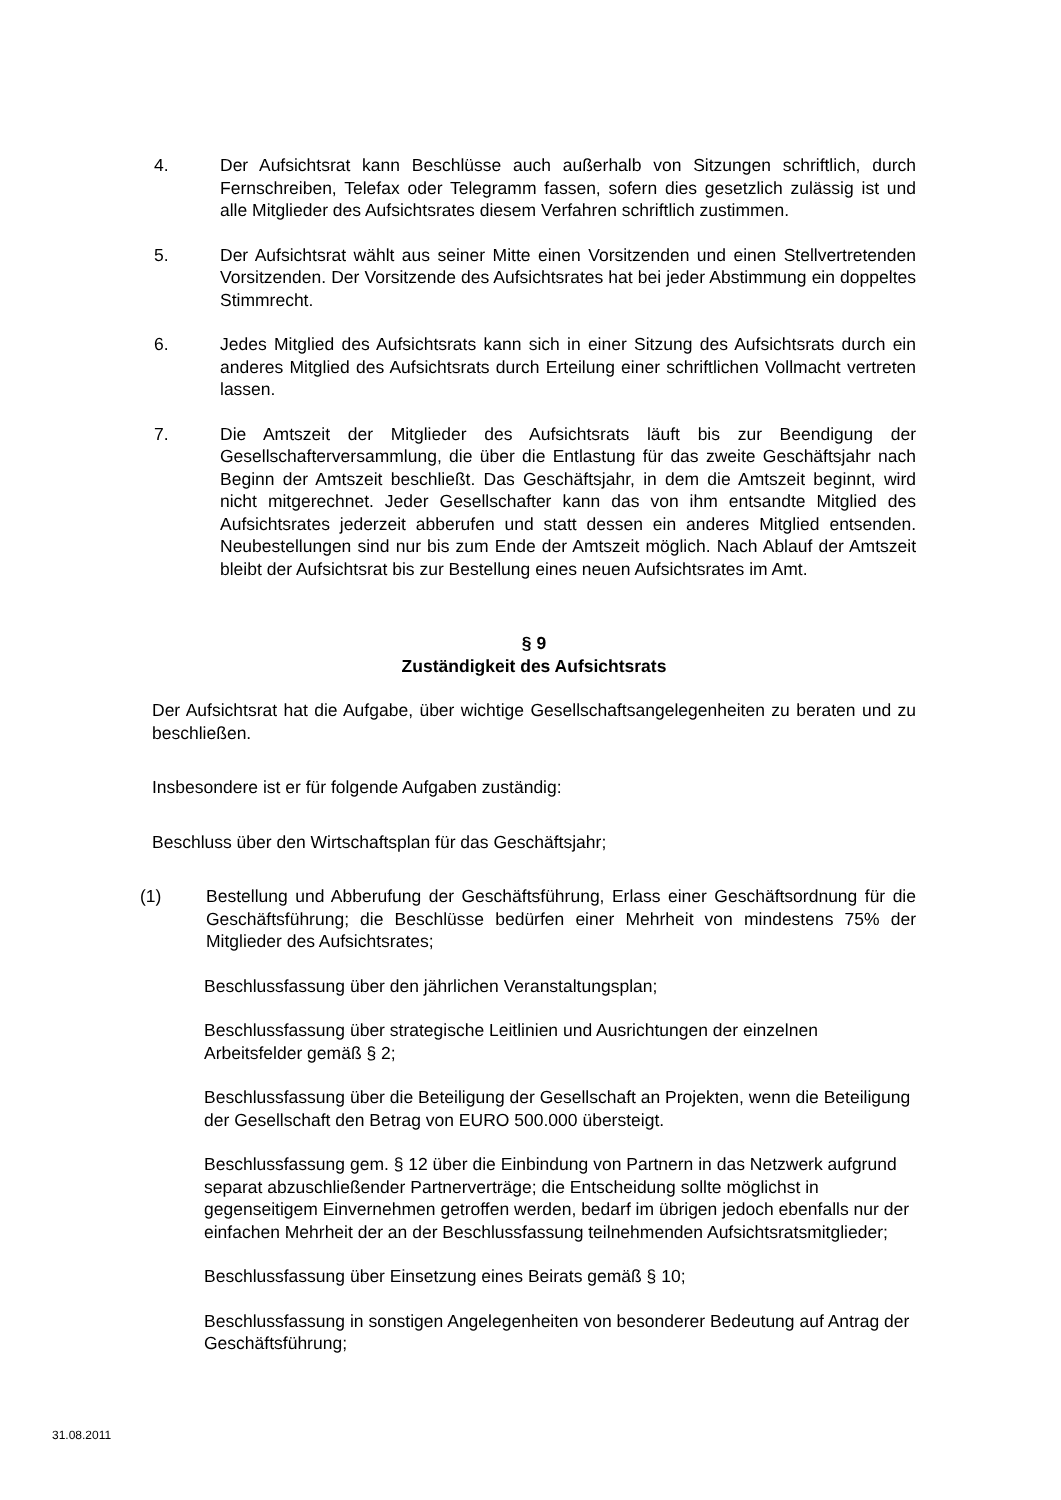4. Der Aufsichtsrat kann Beschlüsse auch außerhalb von Sitzungen schriftlich, durch Fernschreiben, Telefax oder Telegramm fassen, sofern dies gesetzlich zulässig ist und alle Mitglieder des Aufsichtsrates diesem Verfahren schriftlich zustimmen.
5. Der Aufsichtsrat wählt aus seiner Mitte einen Vorsitzenden und einen Stellvertretenden Vorsitzenden. Der Vorsitzende des Aufsichtsrates hat bei jeder Abstimmung ein doppeltes Stimmrecht.
6. Jedes Mitglied des Aufsichtsrats kann sich in einer Sitzung des Aufsichtsrats durch ein anderes Mitglied des Aufsichtsrats durch Erteilung einer schriftlichen Vollmacht vertreten lassen.
7. Die Amtszeit der Mitglieder des Aufsichtsrats läuft bis zur Beendigung der Gesellschafterversammlung, die über die Entlastung für das zweite Geschäftsjahr nach Beginn der Amtszeit beschließt. Das Geschäftsjahr, in dem die Amtszeit beginnt, wird nicht mitgerechnet. Jeder Gesellschafter kann das von ihm entsandte Mitglied des Aufsichtsrates jederzeit abberufen und statt dessen ein anderes Mitglied entsenden. Neubestellungen sind nur bis zum Ende der Amtszeit möglich. Nach Ablauf der Amtszeit bleibt der Aufsichtsrat bis zur Bestellung eines neuen Aufsichtsrates im Amt.
§ 9
Zuständigkeit des Aufsichtsrats
Der Aufsichtsrat hat die Aufgabe, über wichtige Gesellschaftsangelegenheiten zu beraten und zu beschließen.
Insbesondere ist er für folgende Aufgaben zuständig:
Beschluss über den Wirtschaftsplan für das Geschäftsjahr;
(1) Bestellung und Abberufung der Geschäftsführung, Erlass einer Geschäftsordnung für die Geschäftsführung; die Beschlüsse bedürfen einer Mehrheit von mindestens 75% der Mitglieder des Aufsichtsrates;
Beschlussfassung über den jährlichen Veranstaltungsplan;
Beschlussfassung über strategische Leitlinien und Ausrichtungen der einzelnen Arbeitsfelder gemäß § 2;
Beschlussfassung über die Beteiligung der Gesellschaft an Projekten, wenn die Beteiligung der Gesellschaft den Betrag von EURO 500.000 übersteigt.
Beschlussfassung gem. § 12 über die Einbindung von Partnern in das Netzwerk aufgrund separat abzuschließender Partnerverträge; die Entscheidung sollte möglichst in gegenseitigem Einvernehmen getroffen werden, bedarf im übrigen jedoch ebenfalls nur der einfachen Mehrheit der an der Beschlussfassung teilnehmenden Aufsichtsratsmitglieder;
Beschlussfassung über Einsetzung eines Beirats gemäß § 10;
Beschlussfassung in sonstigen Angelegenheiten von besonderer Bedeutung auf Antrag der Geschäftsführung;
31.08.2011